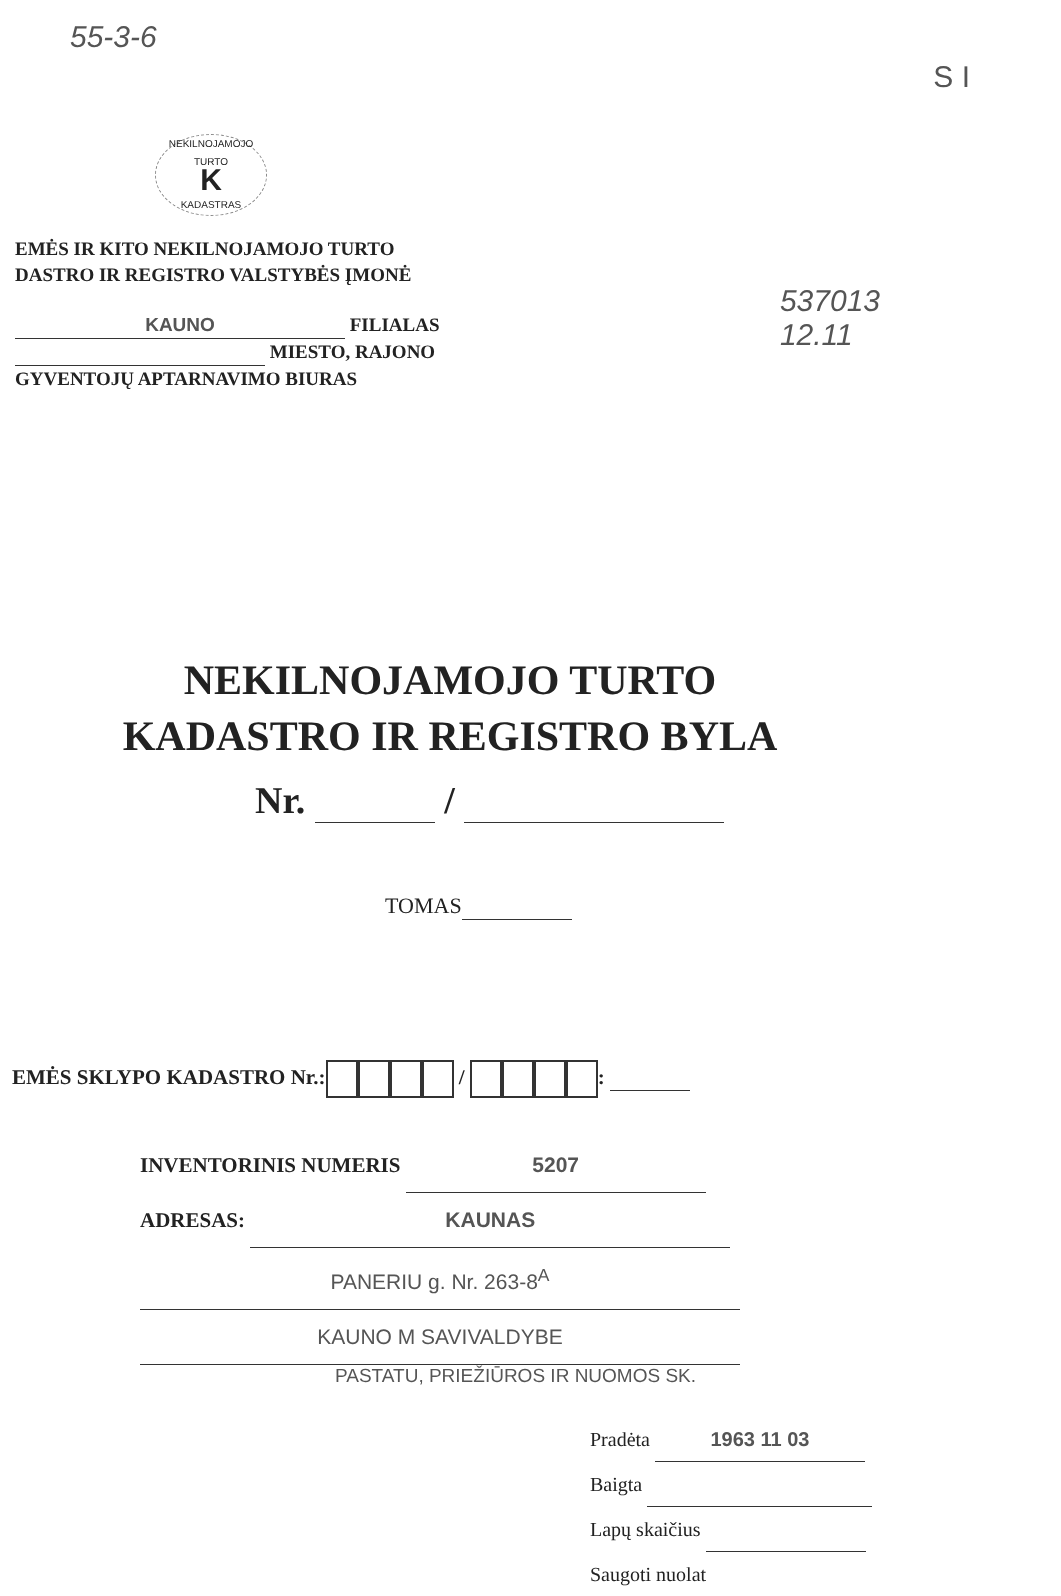55-3-6 S I
NEKILNOJAMOJO TURTO
K
KADASTRAS
EMĖS IR KITO NEKILNOJAMOJO TURTO
DASTRO IR REGISTRO VALSTYBĖS ĮMONĖ
KAUNO FILIALAS
MIESTO, RAJONO
GYVENTOJŲ APTARNAVIMO BIURAS
537013
12.11
NEKILNOJAMOJO TURTO
KADASTRO IR REGISTRO BYLA
Nr. /
TOMAS
EMĖS SKLYPO KADASTRO Nr.: / :
INVENTORINIS NUMERIS 5207
ADRESAS: KAUNAS
PANERIU g. Nr. 263-8<sup>A</sup>
KAUNO M SAVIVALDYBE
PASTATU, PRIEŽIŪROS IR NUOMOS SK.
Pradėta 1963 11 03
Baigta
Lapų skaičius
Saugoti nuolat